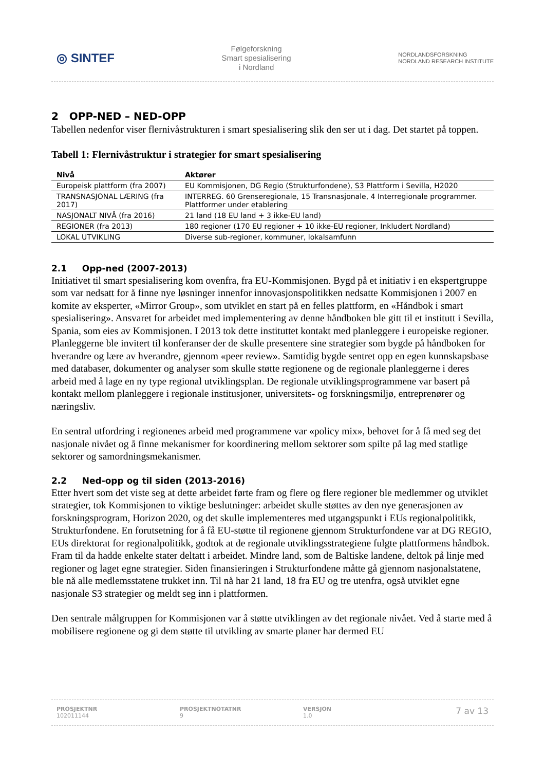◎ SINTEF
Følgeforskning
Smart spesialisering
i Nordland
NORDLANDSFORSKNING
NORDLAND RESEARCH INSTITUTE
2 OPP-NED – NED-OPP
Tabellen nedenfor viser flernivåstrukturen i smart spesialisering slik den ser ut i dag. Det startet på toppen.
Tabell 1: Flernivåstruktur i strategier for smart spesialisering
| Nivå | Aktører |
| --- | --- |
| Europeisk plattform (fra 2007) | EU Kommisjonen, DG Regio (Strukturfondene), S3 Plattform i Sevilla, H2020 |
| TRANSNASJONAL LÆRING (fra 2017) | INTERREG. 60 Grenseregionale, 15 Transnasjonale, 4 Interregionale program­mer. Plattformer under etablering |
| NASJONALT NIVÅ (fra 2016) | 21 land (18 EU land + 3 ikke-EU land) |
| REGIONER (fra 2013) | 180 regioner (170 EU regioner + 10 ikke-EU regioner, Inkludert Nordland) |
| LOKAL UTVIKLING | Diverse sub-regioner, kommuner, lokalsamfunn |
2.1 Opp-ned (2007-2013)
Initiativet til smart spesialisering kom ovenfra, fra EU-Kommisjonen. Bygd på et initiativ i en ekspertgruppe som var nedsatt for å finne nye løsninger innenfor innovasjonspolitikken nedsatte Kommisjonen i 2007 en komite av eksperter, «Mirror Group», som utviklet en start på en felles plattform, en «Håndbok i smart spesialisering». Ansvaret for arbeidet med implementering av denne håndboken ble gitt til et institutt i Sevilla, Spania, som eies av Kommisjonen. I 2013 tok dette instituttet kontakt med planleggere i europeiske regioner. Planleggerne ble invitert til konferanser der de skulle presentere sine strategier som bygde på håndboken for hverandre og lære av hverandre, gjennom «peer review». Samtidig bygde sentret opp en egen kunnskapsbase med databaser, dokumenter og analyser som skulle støtte regionene og de regionale planleggerne i deres arbeid med å lage en ny type regional utviklingsplan. De regionale utviklingsprogrammene var basert på kontakt mellom planleggere i regionale institusjoner, universitets- og forskningsmiljø, entreprenører og næringsliv.
En sentral utfordring i regionenes arbeid med programmene var «policy mix», behovet for å få med seg det nasjonale nivået og å finne mekanismer for koordinering mellom sektorer som spilte på lag med statlige sektorer og samordningsmekanismer.
2.2 Ned-opp og til siden (2013-2016)
Etter hvert som det viste seg at dette arbeidet førte fram og flere og flere regioner ble medlemmer og utviklet strategier, tok Kommisjonen to viktige beslutninger: arbeidet skulle støttes av den nye generasjonen av forskningsprogram, Horizon 2020, og det skulle implementeres med utgangspunkt i EUs regionalpolitikk, Strukturfondene. En forutsetning for å få EU-støtte til regionene gjennom Strukturfondene var at DG REGIO, EUs direktorat for regionalpolitikk, godtok at de regionale utviklingsstrategiene fulgte plattformens håndbok. Fram til da hadde enkelte stater deltatt i arbeidet. Mindre land, som de Baltiske landene, deltok på linje med regioner og laget egne strategier. Siden finansieringen i Strukturfondene måtte gå gjennom nasjonalstatene, ble nå alle medlemsstatene trukket inn. Til nå har 21 land, 18 fra EU og tre utenfra, også utviklet egne nasjonale S3 strategier og meldt seg inn i plattformen.
Den sentrale målgruppen for Kommisjonen var å støtte utviklingen av det regionale nivået. Ved å starte med å mobilisere regionene og gi dem støtte til utvikling av smarte planer har dermed EU
PROSJEKTNR
102011144
PROSJEKTNOTATNR
9
VERSJON
1.0
7 av 13